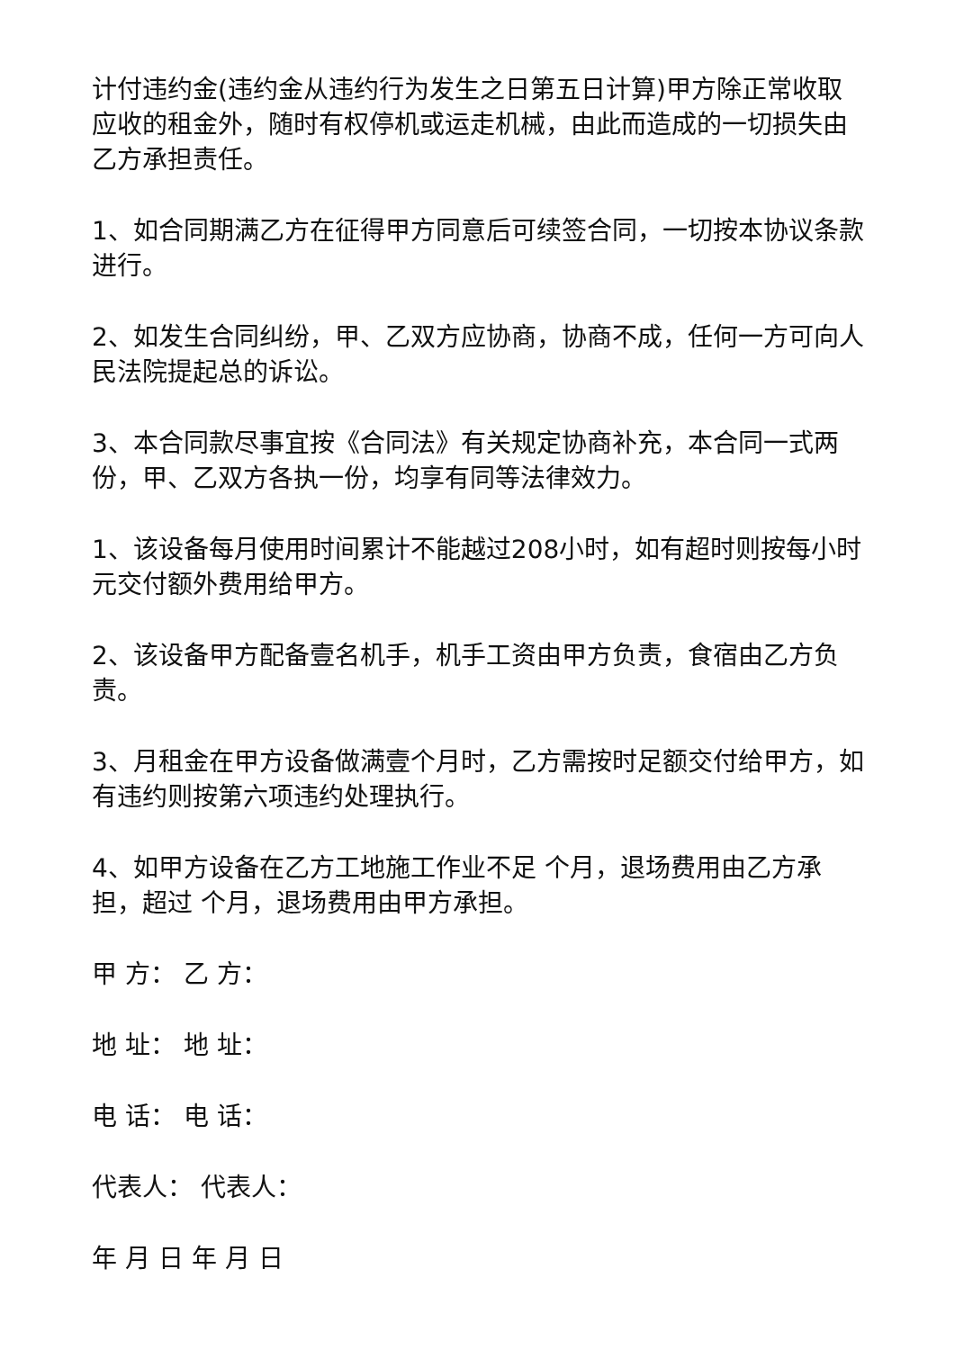计付违约金(违约金从违约行为发生之日第五日计算)甲方除正常收取应收的租金外，随时有权停机或运走机械，由此而造成的一切损失由乙方承担责任。
1、如合同期满乙方在征得甲方同意后可续签合同，一切按本协议条款进行。
2、如发生合同纠纷，甲、乙双方应协商，协商不成，任何一方可向人民法院提起总的诉讼。
3、本合同款尽事宜按《合同法》有关规定协商补充，本合同一式两份，甲、乙双方各执一份，均享有同等法律效力。
1、该设备每月使用时间累计不能越过208小时，如有超时则按每小时 元交付额外费用给甲方。
2、该设备甲方配备壹名机手，机手工资由甲方负责，食宿由乙方负责。
3、月租金在甲方设备做满壹个月时，乙方需按时足额交付给甲方，如有违约则按第六项违约处理执行。
4、如甲方设备在乙方工地施工作业不足 个月，退场费用由乙方承担，超过 个月，退场费用由甲方承担。
甲 方： 乙 方：
地 址： 地 址：
电 话： 电 话：
代表人： 代表人：
年 月 日 年 月 日